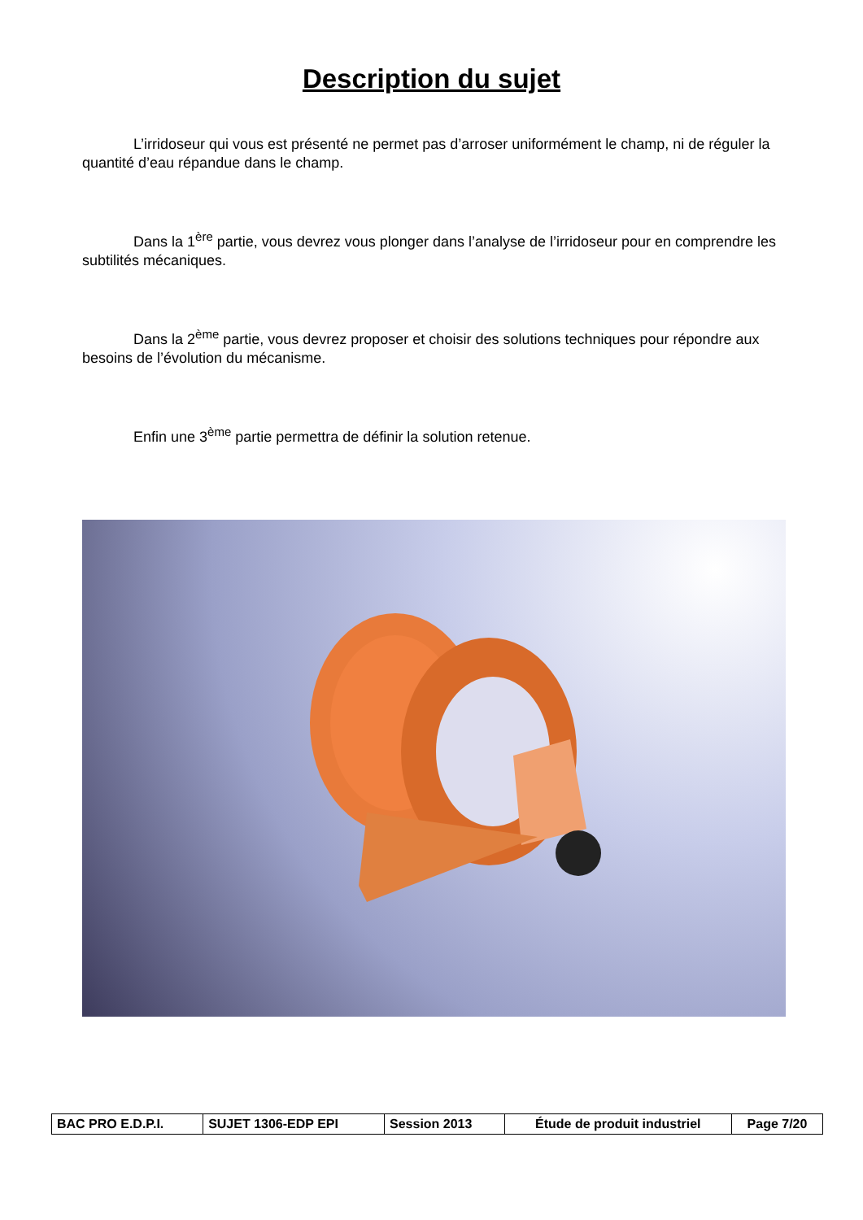Description du sujet
L’irridoseur qui vous est présenté ne permet pas d’arroser uniformément le champ, ni de réguler la quantité d’eau répandue dans le champ.
Dans la 1<sup>ère</sup> partie, vous devrez vous plonger dans l’analyse de l’irridoseur pour en comprendre les subtilités mécaniques.
Dans la 2<sup>ème</sup> partie, vous devrez proposer et choisir des solutions techniques pour répondre aux besoins de l’évolution du mécanisme.
Enfin une 3<sup>ème</sup> partie permettra de définir la solution retenue.
| BAC PRO E.D.P.I. | SUJET 1306-EDP EPI | Session 2013 | Étude de produit industriel | Page 7/20 |